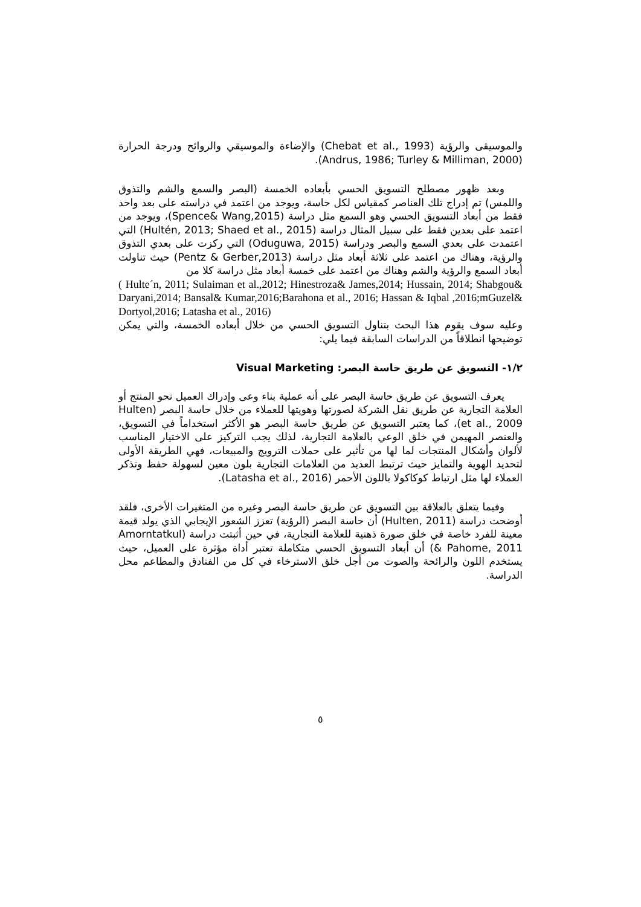والموسيقى والرؤية (Chebat et al., 1993) والإضاءة والموسيقي والروائح ودرجة الحرارة (Andrus, 1986; Turley & Milliman, 2000).
وبعد ظهور مصطلح التسويق الحسي بأبعاده الخمسة (البصر والسمع والشم والتذوق واللمس) تم إدراج تلك العناصر كمقياس لكل حاسة، ويوجد من اعتمد في دراسته على بعد واحد فقط من أبعاد التسويق الحسي وهو السمع مثل دراسة (Spence& Wang,2015)، ويوجد من اعتمد على بعدين فقط على سبيل المثال دراسة (Hultén, 2013; Shaed et al., 2015) التي اعتمدت على بعدي السمع والبصر ودراسة (Oduguwa, 2015) التي ركزت على بعدي التذوق والرؤية، وهناك من اعتمد على ثلاثة أبعاد مثل دراسة (Pentz & Gerber,2013) حيث تناولت أبعاد السمع والرؤية والشم وهناك من اعتمد على خمسة أبعاد مثل دراسة كلا من
( Hulte´n, 2011; Sulaiman et al.,2012; Hinestroza& James,2014; Hussain, 2014; Shabgou& Daryani,2014; Bansal& Kumar,2016;Barahona et al., 2016; Hassan & Iqbal ,2016;mGuzel& Dortyol,2016; Latasha et al., 2016)
وعليه سوف يقوم هذا البحث بتناول التسويق الحسي من خلال أبعاده الخمسة، والتي يمكن توضيحها انطلاقاً من الدراسات السابقة فيما يلي:
١/٢- التسويق عن طريق حاسة البصر: Visual Marketing
يعرف التسويق عن طريق حاسة البصر على أنه عملية بناء وعى وإدراك العميل نحو المنتج أو العلامة التجارية عن طريق نقل الشركة لصورتها وهويتها للعملاء من خلال حاسة البصر (Hulten et al., 2009)، كما يعتبر التسويق عن طريق حاسة البصر هو الأكثر استخداماً في التسويق، والعنصر المهيمن في خلق الوعي بالعلامة التجارية، لذلك يجب التركيز على الاختيار المناسب لألوان وأشكال المنتجات لما لها من تأثير على حملات الترويج والمبيعات، فهي الطريقة الأولى لتحديد الهوية والتمايز حيث ترتبط العديد من العلامات التجارية بلون معين لسهولة حفظ وتذكر العملاء لها مثل ارتباط كوكاكولا باللون الأحمر (Latasha et al., 2016).
وفيما يتعلق بالعلاقة بين التسويق عن طريق حاسة البصر وغيره من المتغيرات الأخرى، فلقد أوضحت دراسة (Hulten, 2011) أن حاسة البصر (الرؤية) تعزز الشعور الإيجابي الذي يولد قيمة معينة للفرد خاصة في خلق صورة ذهنية للعلامة التجارية، في حين أثبتت دراسة (Amorntatkul & Pahome, 2011) أن أبعاد التسويق الحسي متكاملة تعتبر أداة مؤثرة على العميل، حيث يستخدم اللون والرائحة والصوت من أجل خلق الاسترخاء في كل من الفنادق والمطاعم محل الدراسة.
٥